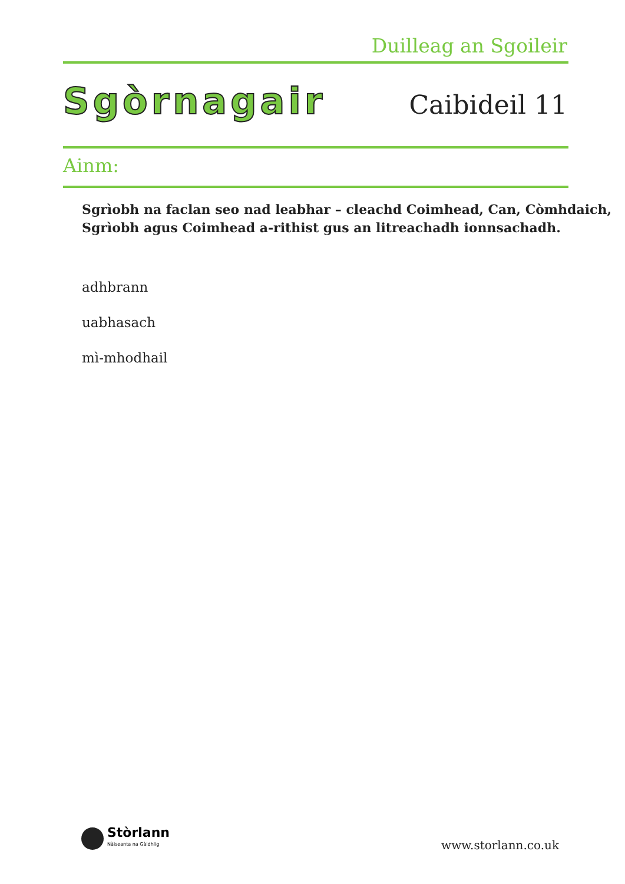Duilleag an Sgoileir
Sgòrnagair Caibideil 11
Ainm:
Sgrìobh na faclan seo nad leabhar – cleachd Coimhead, Can, Còmhdaich,
Sgrìobh agus Coimhead a-rithist gus an litreachadh ionnsachadh.
adhbrann
uabhasach
mì-mhodhail
Stòrlann
Nàiseanta na Gàidhlig
www.storlann.co.uk